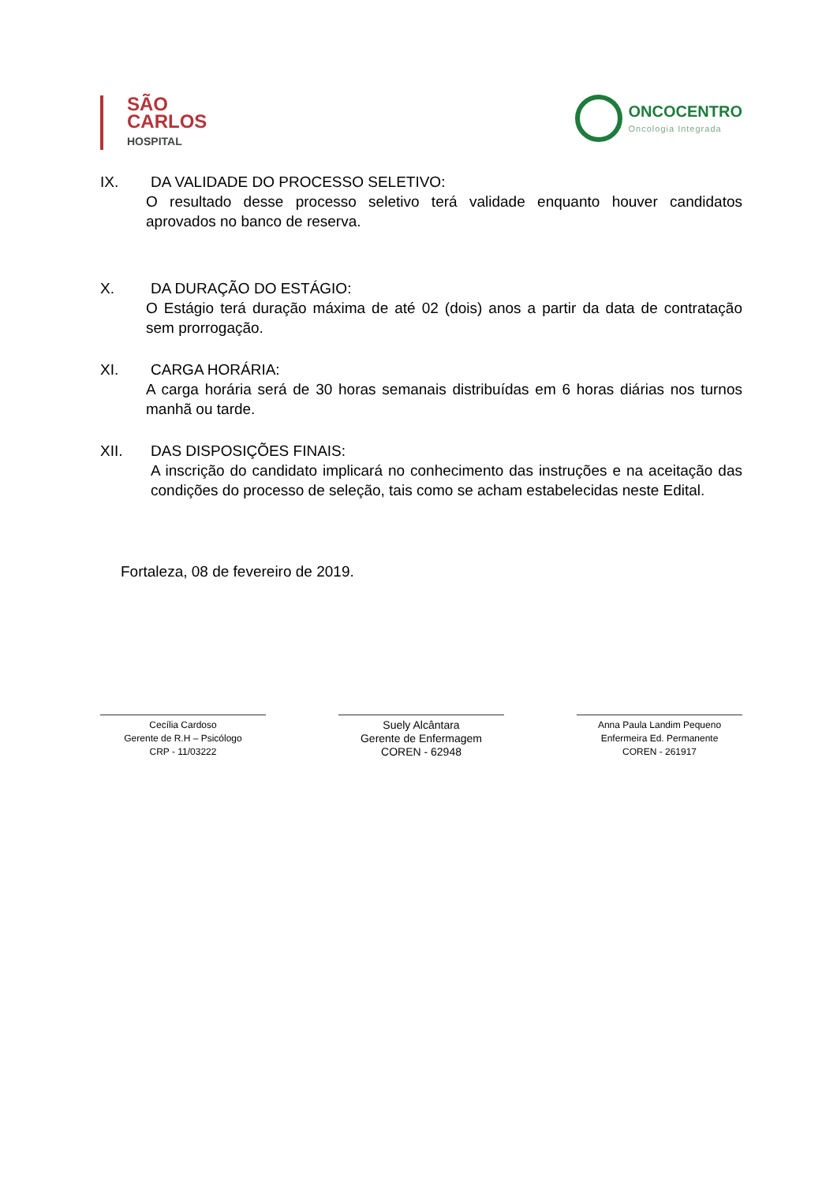SÃO
CARLOS
HOSPITAL
ONCOCENTRO
Oncologia Integrada
IX. DA VALIDADE DO PROCESSO SELETIVO:
O resultado desse processo seletivo terá validade enquanto houver candidatos aprovados no banco de reserva.
X. DA DURAÇÃO DO ESTÁGIO:
O Estágio terá duração máxima de até 02 (dois) anos a partir da data de contratação sem prorrogação.
XI. CARGA HORÁRIA:
A carga horária será de 30 horas semanais distribuídas em 6 horas diárias nos turnos manhã ou tarde.
XII. DAS DISPOSIÇÕES FINAIS:
A inscrição do candidato implicará no conhecimento das instruções e na aceitação das condições do processo de seleção, tais como se acham estabelecidas neste Edital.
Fortaleza, 08 de fevereiro de 2019.
Cecília Cardoso
Gerente de R.H – Psicólogo
CRP - 11/03222
Suely Alcântara
Gerente de Enfermagem
COREN - 62948
Anna Paula Landim Pequeno
Enfermeira Ed. Permanente
COREN - 261917